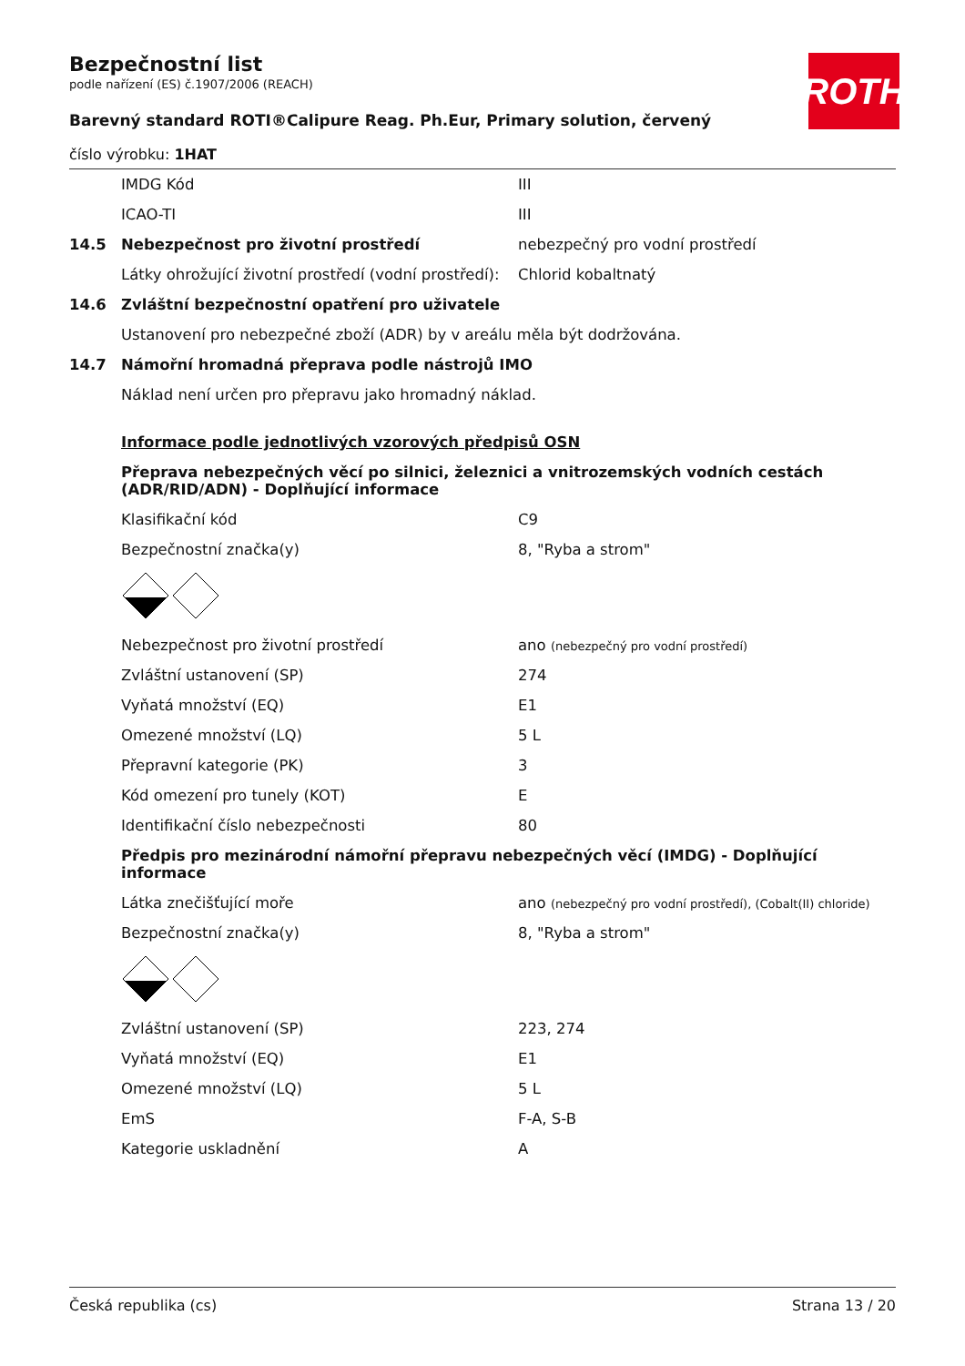ROTH
Bezpečnostní list
podle nařízení (ES) č.1907/2006 (REACH)
Barevný standard ROTI®Calipure Reag. Ph.Eur, Primary solution, červený
číslo výrobku: 1HAT
| | IMDG Kód | III |
| | ICAO-TI | III |
| 14.5 | Nebezpečnost pro životní prostředí | nebezpečný pro vodní prostředí |
| | Látky ohrožující životní prostředí (vodní prostředí): | Chlorid kobaltnatý |
| 14.6 | Zvláštní bezpečnostní opatření pro uživatele | |
| | Ustanovení pro nebezpečné zboží (ADR) by v areálu měla být dodržována. | |
| 14.7 | Námořní hromadná přeprava podle nástrojů IMO | |
| | Náklad není určen pro přepravu jako hromadný náklad. | |
| | Informace podle jednotlivých vzorových předpisů OSN | |
| | Přeprava nebezpečných věcí po silnici, železnici a vnitrozemských vodních cestách (ADR/RID/ADN) - Doplňující informace | |
| | Klasifikační kód | C9 |
| | Bezpečnostní značka(y) | 8, "Ryba a strom" |
| | Nebezpečnost pro životní prostředí | ano (nebezpečný pro vodní prostředí) |
| | Zvláštní ustanovení (SP) | 274 |
| | Vyňatá množství (EQ) | E1 |
| | Omezené množství (LQ) | 5 L |
| | Přepravní kategorie (PK) | 3 |
| | Kód omezení pro tunely (KOT) | E |
| | Identifikační číslo nebezpečnosti | 80 |
| | Předpis pro mezinárodní námořní přepravu nebezpečných věcí (IMDG) - Doplňující informace | |
| | Látka znečišťující moře | ano (nebezpečný pro vodní prostředí), (Cobalt(II) chloride) |
| | Bezpečnostní značka(y) | 8, "Ryba a strom" |
| | Zvláštní ustanovení (SP) | 223, 274 |
| | Vyňatá množství (EQ) | E1 |
| | Omezené množství (LQ) | 5 L |
| | EmS | F-A, S-B |
| | Kategorie uskladnění | A |
Česká republika (cs) Strana 13 / 20